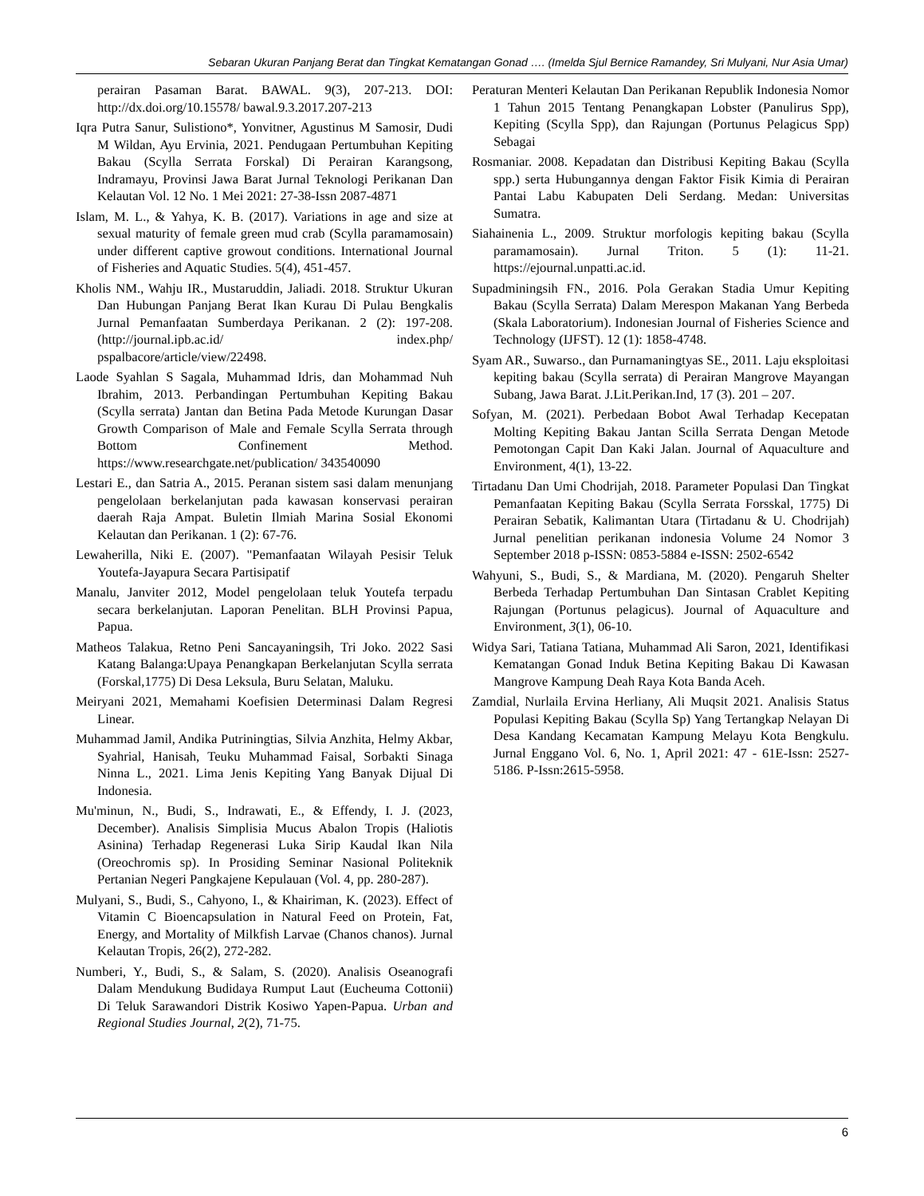Sebaran Ukuran Panjang Berat dan Tingkat Kematangan Gonad …. (Imelda Sjul Bernice Ramandey, Sri Mulyani, Nur Asia Umar)
perairan Pasaman Barat. BAWAL. 9(3), 207-213. DOI: http://dx.doi.org/10.15578/ bawal.9.3.2017.207-213
Iqra Putra Sanur, Sulistiono*, Yonvitner, Agustinus M Samosir, Dudi M Wildan, Ayu Ervinia, 2021. Pendugaan Pertumbuhan Kepiting Bakau (Scylla Serrata Forskal) Di Perairan Karangsong, Indramayu, Provinsi Jawa Barat Jurnal Teknologi Perikanan Dan Kelautan Vol. 12 No. 1 Mei 2021: 27-38-Issn 2087-4871
Islam, M. L., & Yahya, K. B. (2017). Variations in age and size at sexual maturity of female green mud crab (Scylla paramamosain) under different captive growout conditions. International Journal of Fisheries and Aquatic Studies. 5(4), 451-457.
Kholis NM., Wahju IR., Mustaruddin, Jaliadi. 2018. Struktur Ukuran Dan Hubungan Panjang Berat Ikan Kurau Di Pulau Bengkalis Jurnal Pemanfaatan Sumberdaya Perikanan. 2 (2): 197-208. (http://journal.ipb.ac.id/ index.php/ pspalbacore/article/view/22498.
Laode Syahlan S Sagala, Muhammad Idris, dan Mohammad Nuh Ibrahim, 2013. Perbandingan Pertumbuhan Kepiting Bakau (Scylla serrata) Jantan dan Betina Pada Metode Kurungan Dasar Growth Comparison of Male and Female Scylla Serrata through Bottom Confinement Method. https://www.researchgate.net/publication/ 343540090
Lestari E., dan Satria A., 2015. Peranan sistem sasi dalam menunjang pengelolaan berkelanjutan pada kawasan konservasi perairan daerah Raja Ampat. Buletin Ilmiah Marina Sosial Ekonomi Kelautan dan Perikanan. 1 (2): 67-76.
Lewaherilla, Niki E. (2007). "Pemanfaatan Wilayah Pesisir Teluk Youtefa-Jayapura Secara Partisipatif
Manalu, Janviter 2012, Model pengelolaan teluk Youtefa terpadu secara berkelanjutan. Laporan Penelitan. BLH Provinsi Papua, Papua.
Matheos Talakua, Retno Peni Sancayaningsih, Tri Joko. 2022 Sasi Katang Balanga:Upaya Penangkapan Berkelanjutan Scylla serrata (Forskal,1775) Di Desa Leksula, Buru Selatan, Maluku.
Meiryani 2021, Memahami Koefisien Determinasi Dalam Regresi Linear.
Muhammad Jamil, Andika Putriningtias, Silvia Anzhita, Helmy Akbar, Syahrial, Hanisah, Teuku Muhammad Faisal, Sorbakti Sinaga Ninna L., 2021. Lima Jenis Kepiting Yang Banyak Dijual Di Indonesia.
Mu'minun, N., Budi, S., Indrawati, E., & Effendy, I. J. (2023, December). Analisis Simplisia Mucus Abalon Tropis (Haliotis Asinina) Terhadap Regenerasi Luka Sirip Kaudal Ikan Nila (Oreochromis sp). In Prosiding Seminar Nasional Politeknik Pertanian Negeri Pangkajene Kepulauan (Vol. 4, pp. 280-287).
Mulyani, S., Budi, S., Cahyono, I., & Khairiman, K. (2023). Effect of Vitamin C Bioencapsulation in Natural Feed on Protein, Fat, Energy, and Mortality of Milkfish Larvae (Chanos chanos). Jurnal Kelautan Tropis, 26(2), 272-282.
Numberi, Y., Budi, S., & Salam, S. (2020). Analisis Oseanografi Dalam Mendukung Budidaya Rumput Laut (Eucheuma Cottonii) Di Teluk Sarawandori Distrik Kosiwo Yapen-Papua. Urban and Regional Studies Journal, 2(2), 71-75.
Peraturan Menteri Kelautan Dan Perikanan Republik Indonesia Nomor 1 Tahun 2015 Tentang Penangkapan Lobster (Panulirus Spp), Kepiting (Scylla Spp), dan Rajungan (Portunus Pelagicus Spp) Sebagai
Rosmaniar. 2008. Kepadatan dan Distribusi Kepiting Bakau (Scylla spp.) serta Hubungannya dengan Faktor Fisik Kimia di Perairan Pantai Labu Kabupaten Deli Serdang. Medan: Universitas Sumatra.
Siahainenia L., 2009. Struktur morfologis kepiting bakau (Scylla paramamosain). Jurnal Triton. 5 (1): 11-21. https://ejournal.unpatti.ac.id.
Supadminingsih FN., 2016. Pola Gerakan Stadia Umur Kepiting Bakau (Scylla Serrata) Dalam Merespon Makanan Yang Berbeda (Skala Laboratorium). Indonesian Journal of Fisheries Science and Technology (IJFST). 12 (1): 1858-4748.
Syam AR., Suwarso., dan Purnamaningtyas SE., 2011. Laju eksploitasi kepiting bakau (Scylla serrata) di Perairan Mangrove Mayangan Subang, Jawa Barat. J.Lit.Perikan.Ind, 17 (3). 201 – 207.
Sofyan, M. (2021). Perbedaan Bobot Awal Terhadap Kecepatan Molting Kepiting Bakau Jantan Scilla Serrata Dengan Metode Pemotongan Capit Dan Kaki Jalan. Journal of Aquaculture and Environment, 4(1), 13-22.
Tirtadanu Dan Umi Chodrijah, 2018. Parameter Populasi Dan Tingkat Pemanfaatan Kepiting Bakau (Scylla Serrata Forsskal, 1775) Di Perairan Sebatik, Kalimantan Utara (Tirtadanu & U. Chodrijah) Jurnal penelitian perikanan indonesia Volume 24 Nomor 3 September 2018 p-ISSN: 0853-5884 e-ISSN: 2502-6542
Wahyuni, S., Budi, S., & Mardiana, M. (2020). Pengaruh Shelter Berbeda Terhadap Pertumbuhan Dan Sintasan Crablet Kepiting Rajungan (Portunus pelagicus). Journal of Aquaculture and Environment, 3(1), 06-10.
Widya Sari, Tatiana Tatiana, Muhammad Ali Saron, 2021, Identifikasi Kematangan Gonad Induk Betina Kepiting Bakau Di Kawasan Mangrove Kampung Deah Raya Kota Banda Aceh.
Zamdial, Nurlaila Ervina Herliany, Ali Muqsit 2021. Analisis Status Populasi Kepiting Bakau (Scylla Sp) Yang Tertangkap Nelayan Di Desa Kandang Kecamatan Kampung Melayu Kota Bengkulu. Jurnal Enggano Vol. 6, No. 1, April 2021: 47 - 61E-Issn: 2527-5186. P-Issn:2615-5958.
6